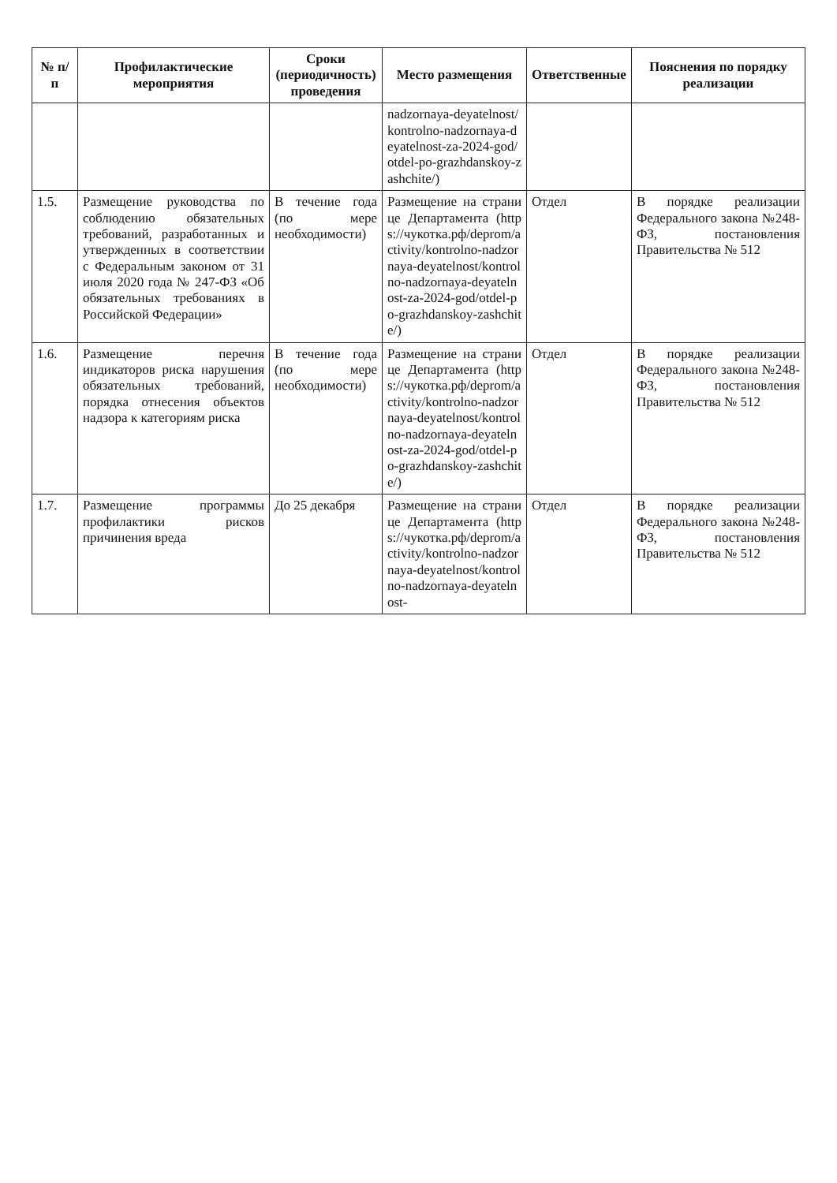| № п/п | Профилактические мероприятия | Сроки (периодичность) проведения | Место размещения | Ответственные | Пояснения по порядку реализации |
| --- | --- | --- | --- | --- | --- |
| | | | nadzornaya-deyatelnost/kontrolno-nadzornaya-deyatelnost-za-2024-god/otdel-po-grazhdanskoy-zashchite/) | | |
| 1.5. | Размещение руководства по соблюдению обязательных требований, разработанных и утвержденных в соответствии с Федеральным законом от 31 июля 2020 года № 247-ФЗ «Об обязательных требованиях в Российской Федерации» | В течение года (по мере необходимости) | Размещение на странице Департамента (https://чукотка.рф/deprom/activity/kontrolno-nadzornaya-deyatelnost/kontrolno-nadzornaya-deyatelnost-za-2024-god/otdel-po-grazhdanskoy-zashchite/) | Отдел | В порядке реализации Федерального закона №248-ФЗ, постановления Правительства № 512 |
| 1.6. | Размещение перечня индикаторов риска нарушения обязательных требований, порядка отнесения объектов надзора к категориям риска | В течение года (по мере необходимости) | Размещение на странице Департамента (https://чукотка.рф/deprom/activity/kontrolno-nadzornaya-deyatelnost/kontrolno-nadzornaya-deyatelnost-za-2024-god/otdel-po-grazhdanskoy-zashchite/) | Отдел | В порядке реализации Федерального закона №248-ФЗ, постановления Правительства № 512 |
| 1.7. | Размещение программы профилактики рисков причинения вреда | До 25 декабря | Размещение на странице Департамента (https://чукотка.рф/deprom/activity/kontrolno-nadzornaya-deyatelnost/kontrolno-nadzornaya-deyatelnost- | Отдел | В порядке реализации Федерального закона №248-ФЗ, постановления Правительства № 512 |